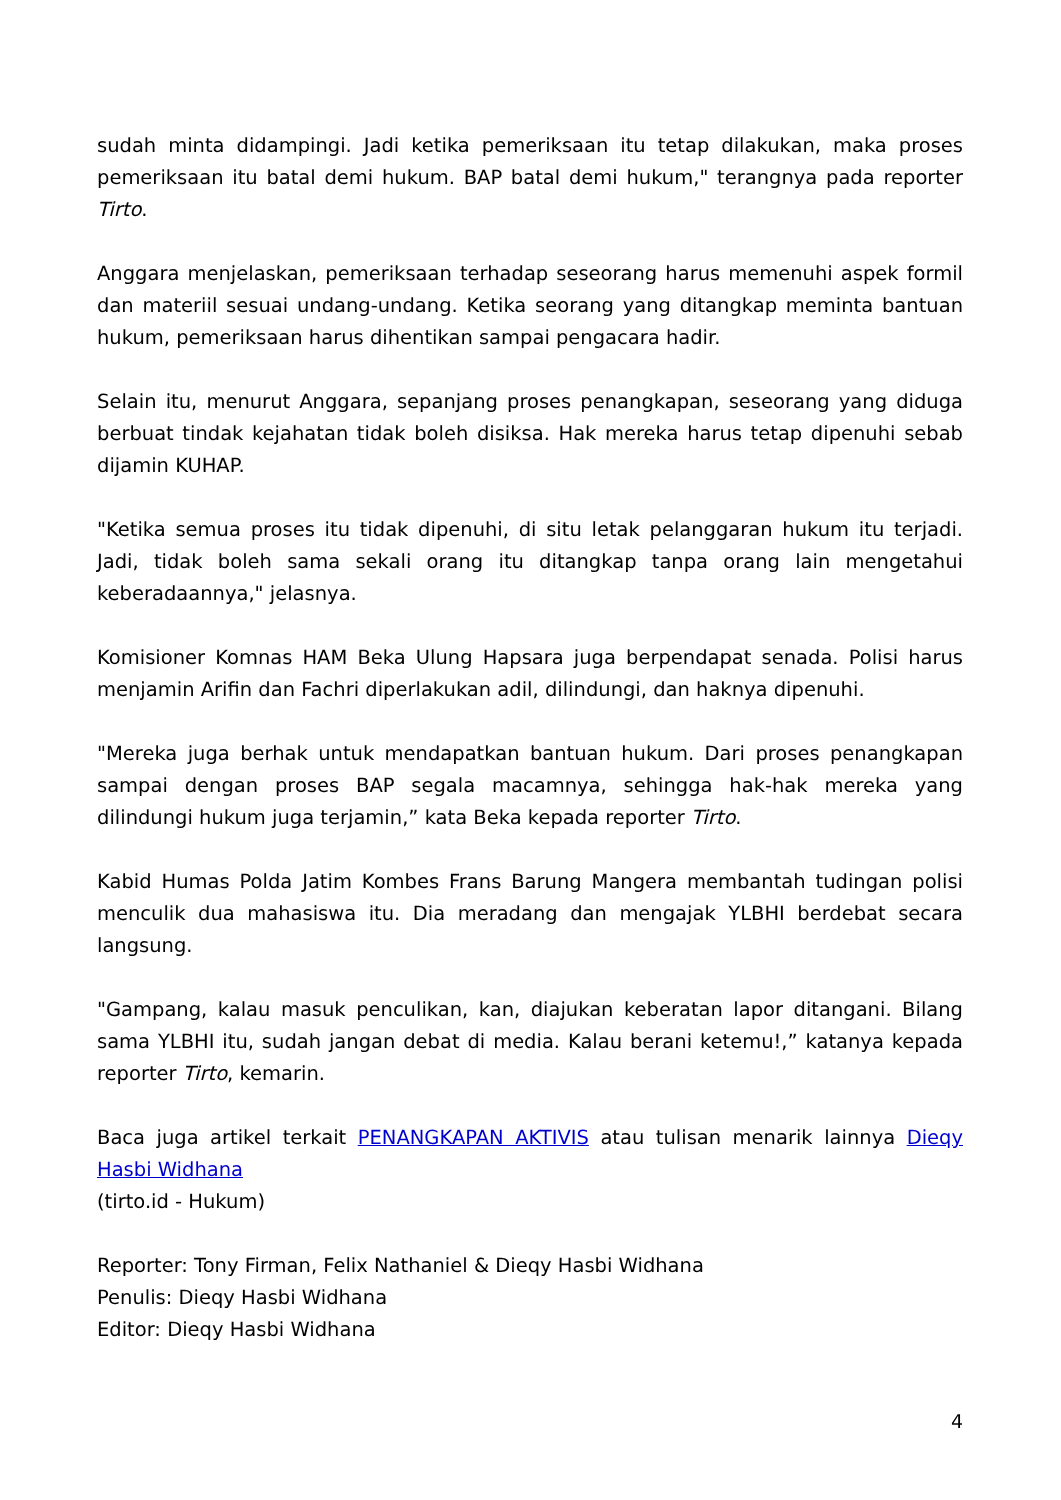sudah minta didampingi. Jadi ketika pemeriksaan itu tetap dilakukan, maka proses pemeriksaan itu batal demi hukum. BAP batal demi hukum," terangnya pada reporter Tirto.
Anggara menjelaskan, pemeriksaan terhadap seseorang harus memenuhi aspek formil dan materiil sesuai undang-undang. Ketika seorang yang ditangkap meminta bantuan hukum, pemeriksaan harus dihentikan sampai pengacara hadir.
Selain itu, menurut Anggara, sepanjang proses penangkapan, seseorang yang diduga berbuat tindak kejahatan tidak boleh disiksa. Hak mereka harus tetap dipenuhi sebab dijamin KUHAP.
"Ketika semua proses itu tidak dipenuhi, di situ letak pelanggaran hukum itu terjadi. Jadi, tidak boleh sama sekali orang itu ditangkap tanpa orang lain mengetahui keberadaannya," jelasnya.
Komisioner Komnas HAM Beka Ulung Hapsara juga berpendapat senada. Polisi harus menjamin Arifin dan Fachri diperlakukan adil, dilindungi, dan haknya dipenuhi.
"Mereka juga berhak untuk mendapatkan bantuan hukum. Dari proses penangkapan sampai dengan proses BAP segala macamnya, sehingga hak-hak mereka yang dilindungi hukum juga terjamin,” kata Beka kepada reporter Tirto.
Kabid Humas Polda Jatim Kombes Frans Barung Mangera membantah tudingan polisi menculik dua mahasiswa itu. Dia meradang dan mengajak YLBHI berdebat secara langsung.
"Gampang, kalau masuk penculikan, kan, diajukan keberatan lapor ditangani. Bilang sama YLBHI itu, sudah jangan debat di media. Kalau berani ketemu!,” katanya kepada reporter Tirto, kemarin.
Baca juga artikel terkait PENANGKAPAN AKTIVIS atau tulisan menarik lainnya Dieqy Hasbi Widhana
(tirto.id - Hukum)
Reporter: Tony Firman, Felix Nathaniel & Dieqy Hasbi Widhana
Penulis: Dieqy Hasbi Widhana
Editor: Dieqy Hasbi Widhana
4